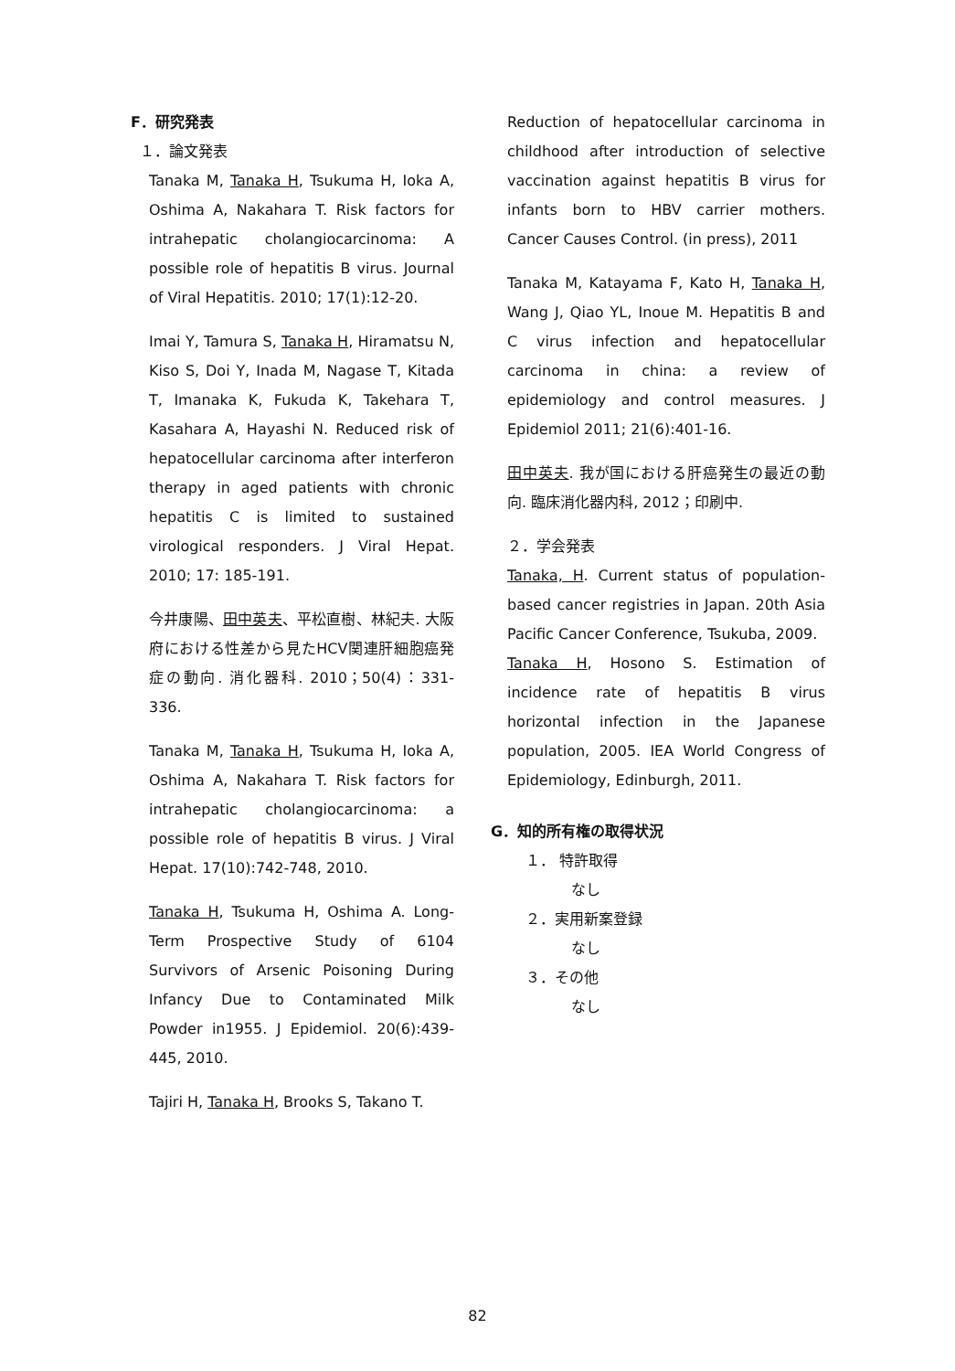F．研究発表
１．論文発表
Tanaka M, Tanaka H, Tsukuma H, Ioka A, Oshima A, Nakahara T. Risk factors for intrahepatic cholangiocarcinoma: A possible role of hepatitis B virus. Journal of Viral Hepatitis. 2010; 17(1):12-20.
Imai Y, Tamura S, Tanaka H, Hiramatsu N, Kiso S, Doi Y, Inada M, Nagase T, Kitada T, Imanaka K, Fukuda K, Takehara T, Kasahara A, Hayashi N. Reduced risk of hepatocellular carcinoma after interferon therapy in aged patients with chronic hepatitis C is limited to sustained virological responders. J Viral Hepat. 2010; 17: 185-191.
今井康陽、田中英夫、平松直樹、林紀夫. 大阪府における性差から見たHCV関連肝細胞癌発症の動向. 消化器科. 2010；50(4)：331-336.
Tanaka M, Tanaka H, Tsukuma H, Ioka A, Oshima A, Nakahara T. Risk factors for intrahepatic cholangiocarcinoma: a possible role of hepatitis B virus. J Viral Hepat. 17(10):742-748, 2010.
Tanaka H, Tsukuma H, Oshima A. Long-Term Prospective Study of 6104 Survivors of Arsenic Poisoning During Infancy Due to Contaminated Milk Powder in1955. J Epidemiol. 20(6):439-445, 2010.
Tajiri H, Tanaka H, Brooks S, Takano T.
Reduction of hepatocellular carcinoma in childhood after introduction of selective vaccination against hepatitis B virus for infants born to HBV carrier mothers. Cancer Causes Control. (in press), 2011
Tanaka M, Katayama F, Kato H, Tanaka H, Wang J, Qiao YL, Inoue M. Hepatitis B and C virus infection and hepatocellular carcinoma in china: a review of epidemiology and control measures. J Epidemiol 2011; 21(6):401-16.
田中英夫. 我が国における肝癌発生の最近の動向. 臨床消化器内科, 2012；印刷中.
２．学会発表
Tanaka, H. Current status of population-based cancer registries in Japan. 20th Asia Pacific Cancer Conference, Tsukuba, 2009.
Tanaka H, Hosono S. Estimation of incidence rate of hepatitis B virus horizontal infection in the Japanese population, 2005. IEA World Congress of Epidemiology, Edinburgh, 2011.
G．知的所有権の取得状況
１． 特許取得
なし
２．実用新案登録
なし
３．その他
なし
82